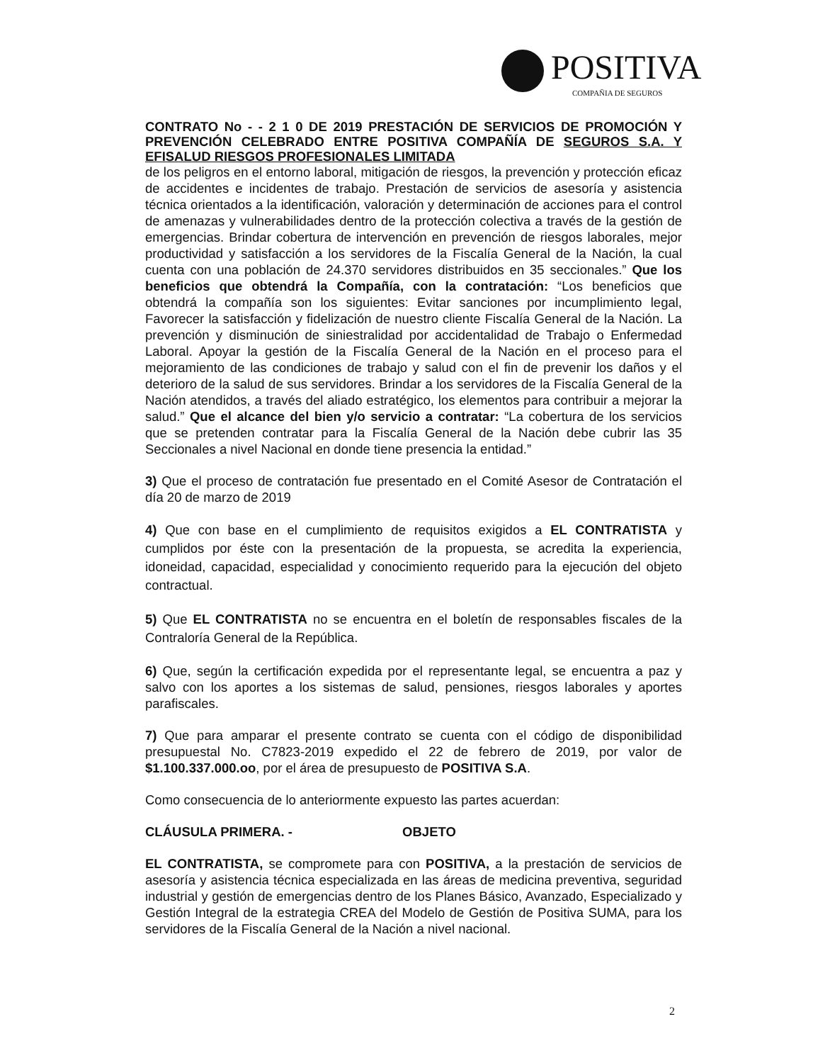POSITIVA
COMPAÑIA DE SEGUROS
CONTRATO No - - 2 1 0 DE 2019 PRESTACIÓN DE SERVICIOS DE PROMOCIÓN Y PREVENCIÓN CELEBRADO ENTRE POSITIVA COMPAÑÍA DE SEGUROS S.A. Y EFISALUD RIESGOS PROFESIONALES LIMITADA
de los peligros en el entorno laboral, mitigación de riesgos, la prevención y protección eficaz de accidentes e incidentes de trabajo. Prestación de servicios de asesoría y asistencia técnica orientados a la identificación, valoración y determinación de acciones para el control de amenazas y vulnerabilidades dentro de la protección colectiva a través de la gestión de emergencias. Brindar cobertura de intervención en prevención de riesgos laborales, mejor productividad y satisfacción a los servidores de la Fiscalía General de la Nación, la cual cuenta con una población de 24.370 servidores distribuidos en 35 seccionales.” Que los beneficios que obtendrá la Compañía, con la contratación: “Los beneficios que obtendrá la compañía son los siguientes: Evitar sanciones por incumplimiento legal, Favorecer la satisfacción y fidelización de nuestro cliente Fiscalía General de la Nación. La prevención y disminución de siniestralidad por accidentalidad de Trabajo o Enfermedad Laboral. Apoyar la gestión de la Fiscalía General de la Nación en el proceso para el mejoramiento de las condiciones de trabajo y salud con el fin de prevenir los daños y el deterioro de la salud de sus servidores. Brindar a los servidores de la Fiscalía General de la Nación atendidos, a través del aliado estratégico, los elementos para contribuir a mejorar la salud.” Que el alcance del bien y/o servicio a contratar: “La cobertura de los servicios que se pretenden contratar para la Fiscalía General de la Nación debe cubrir las 35 Seccionales a nivel Nacional en donde tiene presencia la entidad.”
3) Que el proceso de contratación fue presentado en el Comité Asesor de Contratación el día 20 de marzo de 2019
4) Que con base en el cumplimiento de requisitos exigidos a EL CONTRATISTA y cumplidos por éste con la presentación de la propuesta, se acredita la experiencia, idoneidad, capacidad, especialidad y conocimiento requerido para la ejecución del objeto contractual.
5) Que EL CONTRATISTA no se encuentra en el boletín de responsables fiscales de la Contraloría General de la República.
6) Que, según la certificación expedida por el representante legal, se encuentra a paz y salvo con los aportes a los sistemas de salud, pensiones, riesgos laborales y aportes parafiscales.
7) Que para amparar el presente contrato se cuenta con el código de disponibilidad presupuestal No. C7823-2019 expedido el 22 de febrero de 2019, por valor de $1.100.337.000.oo, por el área de presupuesto de POSITIVA S.A.
Como consecuencia de lo anteriormente expuesto las partes acuerdan:
CLÁUSULA PRIMERA. - OBJETO
EL CONTRATISTA, se compromete para con POSITIVA, a la prestación de servicios de asesoría y asistencia técnica especializada en las áreas de medicina preventiva, seguridad industrial y gestión de emergencias dentro de los Planes Básico, Avanzado, Especializado y Gestión Integral de la estrategia CREA del Modelo de Gestión de Positiva SUMA, para los servidores de la Fiscalía General de la Nación a nivel nacional.
2